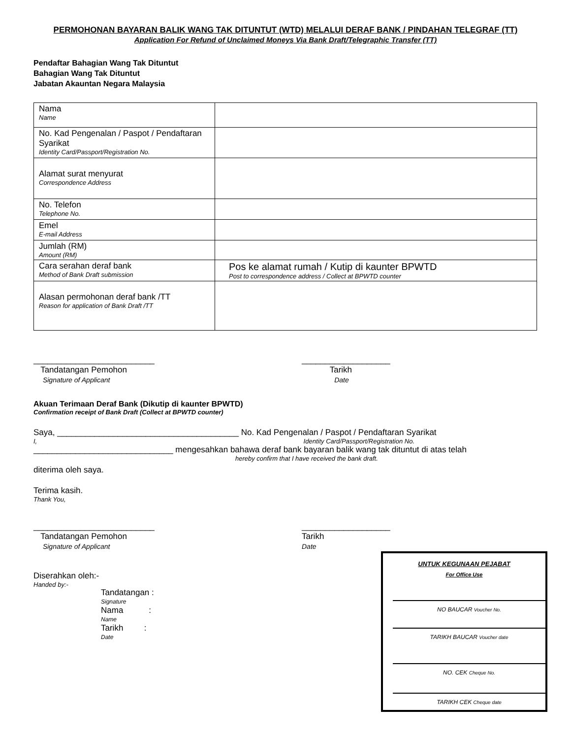PERMOHONAN BAYARAN BALIK WANG TAK DITUNTUT (WTD) MELALUI DERAF BANK / PINDAHAN TELEGRAF (TT)
Application For Refund of Unclaimed Moneys Via Bank Draft/Telegraphic Transfer (TT)
Pendaftar Bahagian Wang Tak Dituntut
Bahagian Wang Tak Dituntut
Jabatan Akauntan Negara Malaysia
| Nama Name | |
| No. Kad Pengenalan / Paspot / Pendaftaran Syarikat Identity Card/Passport/Registration No. | |
| Alamat surat menyurat Correspondence Address | |
| No. Telefon Telephone No. | |
| Emel E-mail Address | |
| Jumlah (RM) Amount (RM) | |
| Cara serahan deraf bank Method of Bank Draft submission | Pos ke alamat rumah / Kutip di kaunter BPWTD Post to correspondence address / Collect at BPWTD counter |
| Alasan permohonan deraf bank /TT Reason for application of Bank Draft /TT | |
__________________________
Tandatangan Pemohon
Signature of Applicant
___________________
Tarikh
Date
Akuan Terimaan Deraf Bank (Dikutip di kaunter BPWTD)
Confirmation receipt of Bank Draft (Collect at BPWTD counter)
Saya, _______________________________________ No. Kad Pengenalan / Paspot / Pendaftaran Syarikat
I, Identity Card/Passport/Registration No.
______________________________ mengesahkan bahawa deraf bank bayaran balik wang tak dituntut di atas telah
hereby confirm that I have received the bank draft.
diterima oleh saya.
Terima kasih.
Thank You,
__________________________
Tandatangan Pemohon
Signature of Applicant
___________________
Tarikh
Date
UNTUK KEGUNAAN PEJABAT
For Office Use
NO BAUCAR Voucher No.
TARIKH BAUCAR Voucher date
NO. CEK Cheque No.
TARIKH CEK Cheque date
Diserahkan oleh:-
Handed by:-
Tandatangan :
Signature
Nama :
Name
Tarikh :
Date